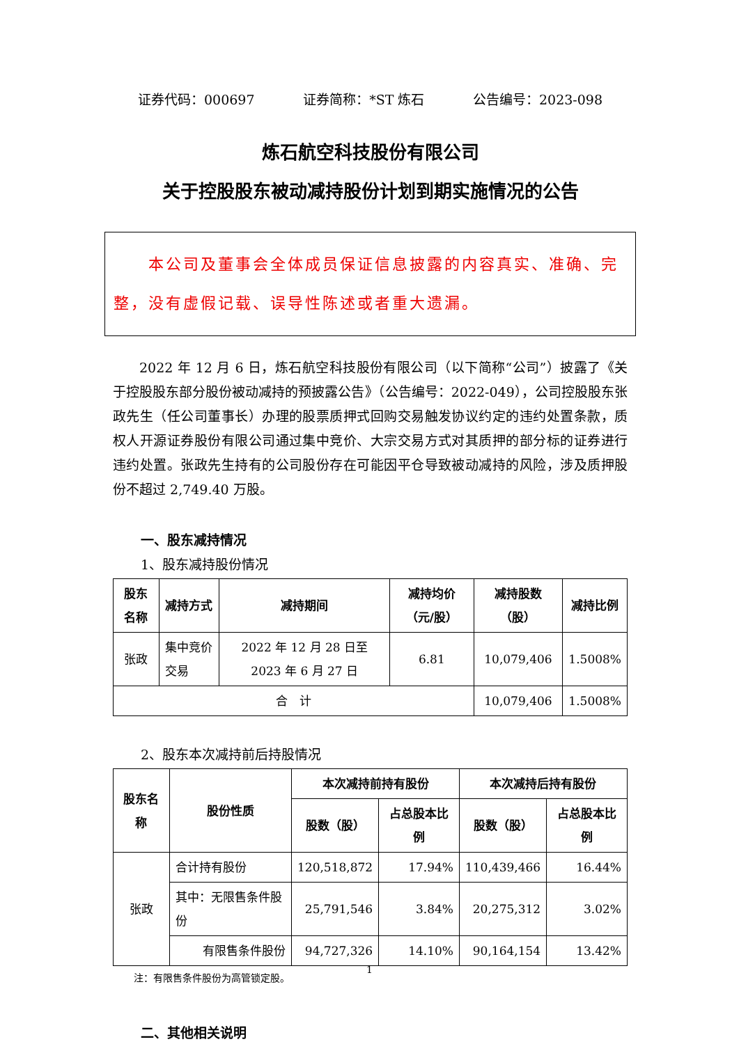证券代码：000697 证券简称：*ST 炼石 公告编号：2023-098
炼石航空科技股份有限公司
关于控股股东被动减持股份计划到期实施情况的公告
　　本公司及董事会全体成员保证信息披露的内容真实、准确、完整，没有虚假记载、误导性陈述或者重大遗漏。
2022 年 12 月 6 日，炼石航空科技股份有限公司（以下简称“公司”）披露了《关于控股股东部分股份被动减持的预披露公告》（公告编号：2022-049），公司控股股东张政先生（任公司董事长）办理的股票质押式回购交易触发协议约定的违约处置条款，质权人开源证券股份有限公司通过集中竞价、大宗交易方式对其质押的部分标的证券进行违约处置。张政先生持有的公司股份存在可能因平仓导致被动减持的风险，涉及质押股份不超过 2,749.40 万股。
一、股东减持情况
1、股东减持股份情况
| 股东名称 | 减持方式 | 减持期间 | 减持均价（元/股） | 减持股数（股） | 减持比例 |
| --- | --- | --- | --- | --- | --- |
| 张政 | 集中竞价交易 | 2022 年 12 月 28 日至 2023 年 6 月 27 日 | 6.81 | 10,079,406 | 1.5008% |
| 合 计 | | | | 10,079,406 | 1.5008% |
2、股东本次减持前后持股情况
| 股东名称 | 股份性质 | 本次减持前持有股份 | | 本次减持后持有股份 | |
| --- | --- | --- | --- | --- | --- |
| | | 股数（股） | 占总股本比例 | 股数（股） | 占总股本比例 |
| 张政 | 合计持有股份 | 120,518,872 | 17.94% | 110,439,466 | 16.44% |
| | 其中：无限售条件股份 | 25,791,546 | 3.84% | 20,275,312 | 3.02% |
| | 有限售条件股份 | 94,727,326 | 14.10% | 90,164,154 | 13.42% |
注：有限售条件股份为高管锁定股。
二、其他相关说明
1